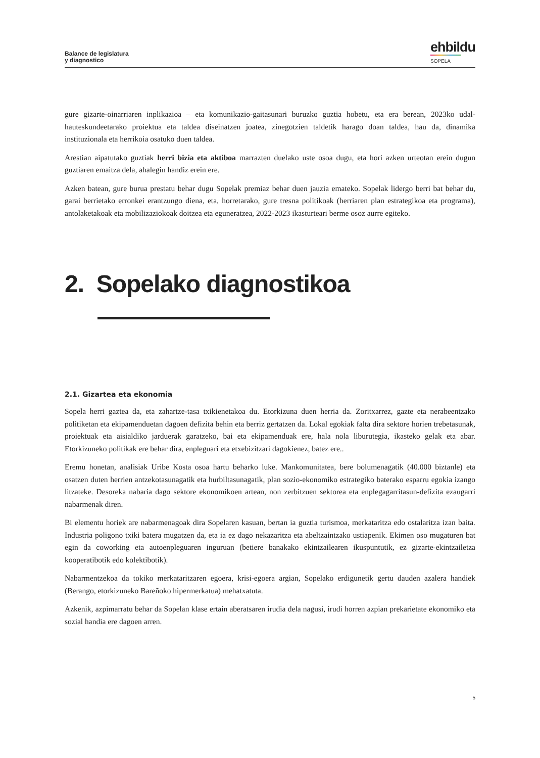Balance de legislatura
y diagnostico
ehbildu
SOPELA
gure gizarte-oinarriaren inplikazioa – eta komunikazio-gaitasunari buruzko guztia hobetu, eta era berean, 2023ko udal-hauteskundeetarako proiektua eta taldea diseinatzen joatea, zinegotzien taldetik harago doan taldea, hau da, dinamika instituzionala eta herrikoia osatuko duen taldea.
Arestian aipatutako guztiak herri bizia eta aktiboa marrazten duelako uste osoa dugu, eta hori azken urteotan erein dugun guztiaren emaitza dela, ahalegin handiz erein ere.
Azken batean, gure burua prestatu behar dugu Sopelak premiaz behar duen jauzia emateko. Sopelak lidergo berri bat behar du, garai berrietako erronkei erantzungo diena, eta, horretarako, gure tresna politikoak (herriaren plan estrategikoa eta programa), antolaketakoak eta mobilizaziokoak doitzea eta eguneratzea, 2022-2023 ikasturteari berme osoz aurre egiteko.
2. Sopelako diagnostikoa
2.1. Gizartea eta ekonomia
Sopela herri gaztea da, eta zahartze-tasa txikienetakoa du. Etorkizuna duen herria da. Zoritxarrez, gazte eta nerabeentzako politiketan eta ekipamenduetan dagoen defizita behin eta berriz gertatzen da. Lokal egokiak falta dira sektore horien trebetasunak, proiektuak eta aisialdiko jarduerak garatzeko, bai eta ekipamenduak ere, hala nola liburutegia, ikasteko gelak eta abar. Etorkizuneko politikak ere behar dira, enpleguari eta etxebizitzari dagokienez, batez ere..
Eremu honetan, analisiak Uribe Kosta osoa hartu beharko luke. Mankomunitatea, bere bolumenagatik (40.000 biztanle) eta osatzen duten herrien antzekotasunagatik eta hurbiltasunagatik, plan sozio-ekonomiko estrategiko baterako esparru egokia izango litzateke. Desoreka nabaria dago sektore ekonomikoen artean, non zerbitzuen sektorea eta enplegagarritasun-defizita ezaugarri nabarmenak diren.
Bi elementu horiek are nabarmenagoak dira Sopelaren kasuan, bertan ia guztia turismoa, merkataritza edo ostalaritza izan baita. Industria poligono txiki batera mugatzen da, eta ia ez dago nekazaritza eta abeltzaintzako ustiapenik. Ekimen oso mugaturen bat egin da coworking eta autoenpleguaren inguruan (betiere banakako ekintzailearen ikuspuntutik, ez gizarte-ekintzailetza kooperatibotik edo kolektibotik).
Nabarmentzekoa da tokiko merkataritzaren egoera, krisi-egoera argian, Sopelako erdigunetik gertu dauden azalera handiek (Berango, etorkizuneko Bareñoko hipermerkatua) mehatxatuta.
Azkenik, azpimarratu behar da Sopelan klase ertain aberatsaren irudia dela nagusi, irudi horren azpian prekarietate ekonomiko eta sozial handia ere dagoen arren.
5